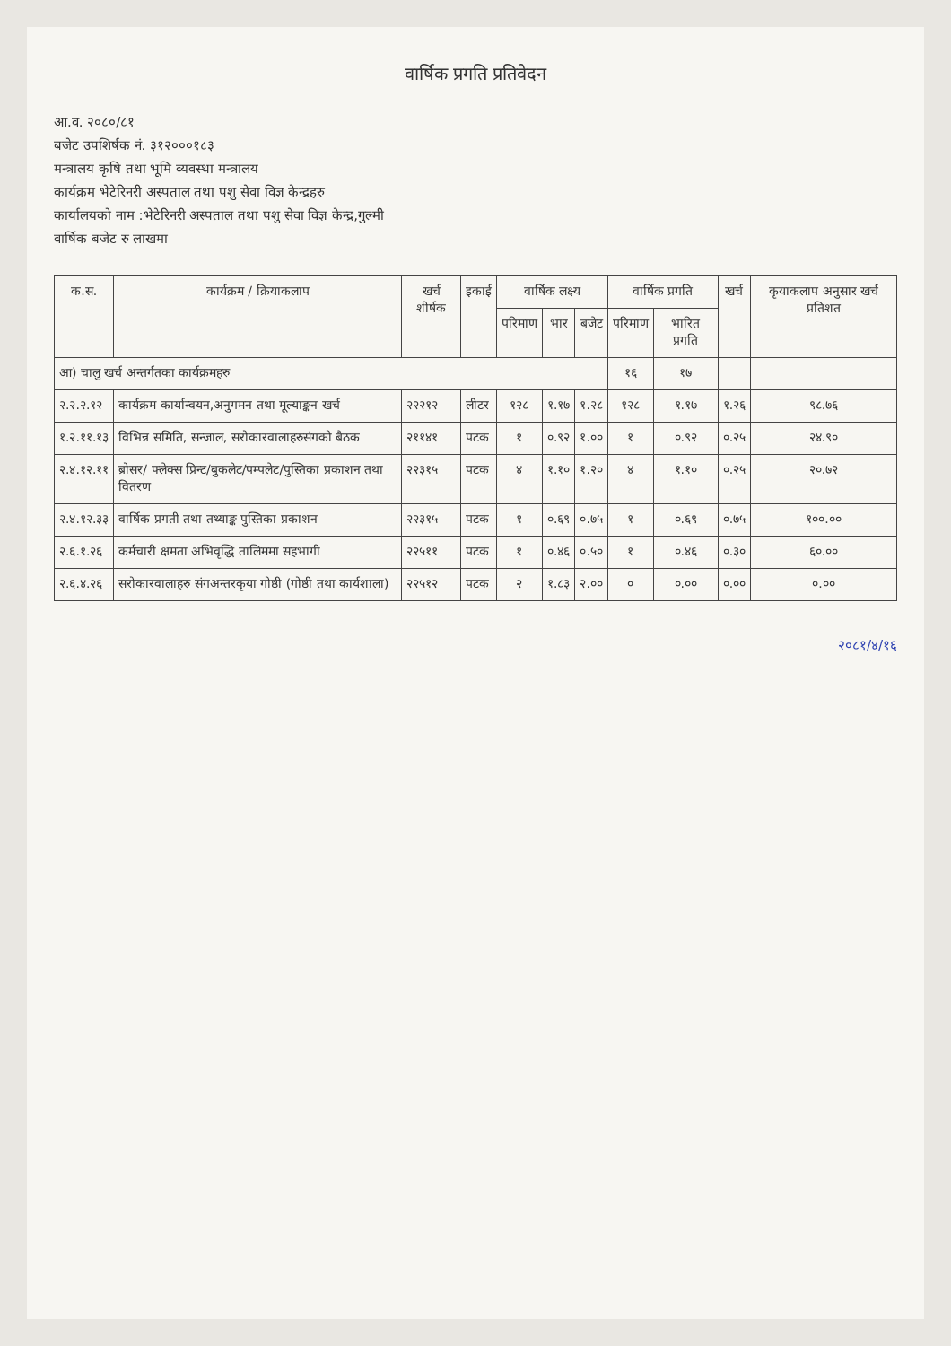वार्षिक प्रगति प्रतिवेदन
आ.व. २०८०/८१
बजेट उपशिर्षक नं. ३१२०००१८३
मन्त्रालय कृषि तथा भूमि व्यवस्था मन्त्रालय
कार्यक्रम भेटेरिनरी अस्पताल तथा पशु सेवा विज्ञ केन्द्रहरु
कार्यालयको नाम :भेटेरिनरी अस्पताल तथा पशु सेवा विज्ञ केन्द्र,गुल्मी
वार्षिक बजेट रु लाखमा
| क.स. | कार्यक्रम / क्रियाकलाप | खर्च शीर्षक | इकाई | वार्षिक लक्ष्य | | | वार्षिक प्रगति | | खर्च | कृयाकलाप अनुसार खर्च प्रतिशत |
| --- | --- | --- | --- | --- | --- | --- | --- | --- | --- | --- |
| | | | | परिमाण | भार | बजेट | परिमाण | भारित प्रगति | | |
| आ) चालु खर्च अन्तर्गतका कार्यक्रमहरु | | | | | | | १६ | १७ | | |
| २.२.२.१२ | कार्यक्रम कार्यान्वयन,अनुगमन तथा मूल्याङ्कन खर्च | २२२१२ | लीटर | १२८ | १.१७ | १.२८ | १२८ | १.१७ | १.२६ | ९८.७६ |
| १.२.११.१३ | विभिन्न समिति, सन्जाल, सरोकारवालाहरुसंगको बैठक | २११४१ | पटक | १ | ०.९२ | १.०० | १ | ०.९२ | ०.२५ | २४.९० |
| २.४.१२.११ | ब्रोसर/ फ्लेक्स प्रिन्ट/बुकलेट/पम्पलेट/पुस्तिका प्रकाशन तथा वितरण | २२३१५ | पटक | ४ | १.१० | १.२० | ४ | १.१० | ०.२५ | २०.७२ |
| २.४.१२.३३ | वार्षिक प्रगती तथा तथ्याङ्क पुस्तिका प्रकाशन | २२३१५ | पटक | १ | ०.६९ | ०.७५ | १ | ०.६९ | ०.७५ | १००.०० |
| २.६.१.२६ | कर्मचारी क्षमता अभिवृद्धि तालिममा सहभागी | २२५११ | पटक | १ | ०.४६ | ०.५० | १ | ०.४६ | ०.३० | ६०.०० |
| २.६.४.२६ | सरोकारवालाहरु संगअन्तरकृया गोष्ठी (गोष्ठी तथा कार्यशाला) | २२५१२ | पटक | २ | १.८३ | २.०० | ० | ०.०० | ०.०० | ०.०० |
२०८१/४/१६